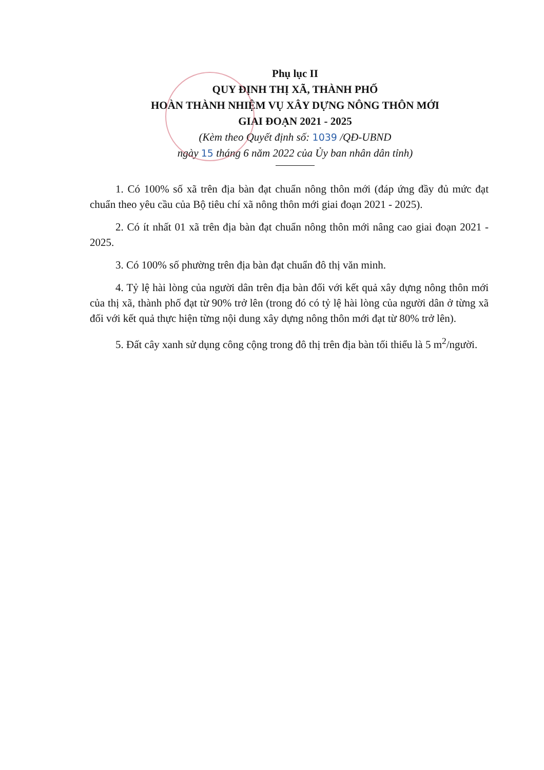Phụ lục II
QUY ĐỊNH THỊ XÃ, THÀNH PHỐ
HOÀN THÀNH NHIỆM VỤ XÂY DỰNG NÔNG THÔN MỚI
GIAI ĐOẠN 2021 - 2025
(Kèm theo Quyết định số: 1039 /QĐ-UBND
ngày 15 tháng 6 năm 2022 của Ủy ban nhân dân tỉnh)
1. Có 100% số xã trên địa bàn đạt chuẩn nông thôn mới (đáp ứng đầy đủ mức đạt chuẩn theo yêu cầu của Bộ tiêu chí xã nông thôn mới giai đoạn 2021 - 2025).
2. Có ít nhất 01 xã trên địa bàn đạt chuẩn nông thôn mới nâng cao giai đoạn 2021 - 2025.
3. Có 100% số phường trên địa bàn đạt chuẩn đô thị văn minh.
4. Tỷ lệ hài lòng của người dân trên địa bàn đối với kết quả xây dựng nông thôn mới của thị xã, thành phố đạt từ 90% trở lên (trong đó có tỷ lệ hài lòng của người dân ở từng xã đối với kết quả thực hiện từng nội dung xây dựng nông thôn mới đạt từ 80% trở lên).
5. Đất cây xanh sử dụng công cộng trong đô thị trên địa bàn tối thiểu là 5 m<sup>2</sup>/người.